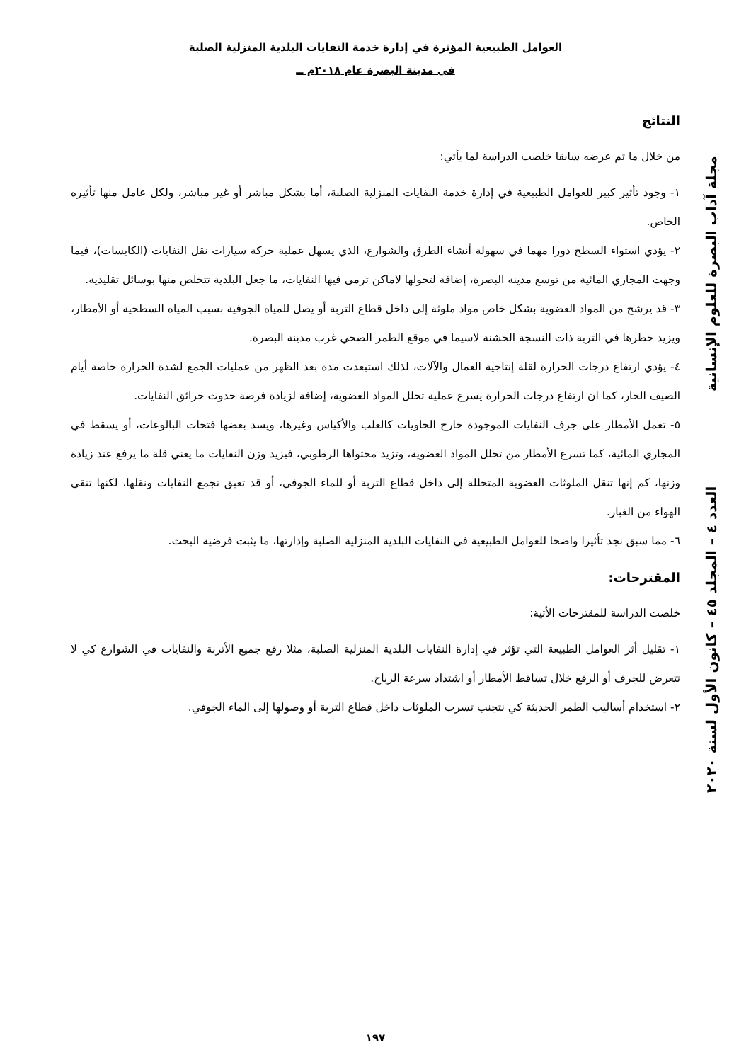العوامل الطبيعية المؤثرة في إدارة خدمة النفايات البلدية المنزلية الصلبة
في مدينة البصرة عام ٢٠١٨م ــ
مجلة آداب البصرة للعلوم الإنسانية العدد ٤ – المجلد ٤٥ – كانون الأول لسنة ٢٠٢٠
النتائج
من خلال ما تم عرضه سابقا خلصت الدراسة لما يأتي:
١- وجود تأثير كبير للعوامل الطبيعية في إدارة خدمة النفايات المنزلية الصلبة، أما بشكل مباشر أو غير مباشر، ولكل عامل منها تأثيره الخاص.
٢- يؤدي استواء السطح دورا مهما في سهولة أنشاء الطرق والشوارع، الذي يسهل عملية حركة سيارات نقل النفايات (الكابسات)، فيما وجهت المجاري المائية من توسع مدينة البصرة، إضافة لتحولها لاماكن ترمى فيها النفايات، ما جعل البلدية تتخلص منها بوسائل تقليدية.
٣- قد يرشح من المواد العضوية بشكل خاص مواد ملوثة إلى داخل قطاع التربة أو يصل للمياه الجوفية بسبب المياه السطحية أو الأمطار، ويزيد خطرها في التربة ذات النسجة الخشنة لاسيما في موقع الطمر الصحي غرب مدينة البصرة.
٤- يؤدي ارتفاع درجات الحرارة لقلة إنتاجية العمال والآلات، لذلك استبعدت مدة بعد الظهر من عمليات الجمع لشدة الحرارة خاصة أيام الصيف الحار، كما ان ارتفاع درجات الحرارة يسرع عملية تحلل المواد العضوية، إضافة لزيادة فرصة حدوث حرائق النفايات.
٥- تعمل الأمطار على جرف النفايات الموجودة خارج الحاويات كالعلب والأكياس وغيرها، ويسد بعضها فتحات البالوعات، أو يسقط في المجاري المائية، كما تسرع الأمطار من تحلل المواد العضوية، وتزيد محتواها الرطوبي، فيزيد وزن النفايات ما يعني قلة ما يرفع عند زيادة وزنها، كم إنها تنقل الملوثات العضوية المتحللة إلى داخل قطاع التربة أو للماء الجوفي، أو قد تعيق تجمع النفايات ونقلها، لكنها تنقي الهواء من الغبار.
٦- مما سبق نجد تأثيرا واضحا للعوامل الطبيعية في النفايات البلدية المنزلية الصلبة وإدارتها، ما يثبت فرضية البحث.
المقترحات:
خلصت الدراسة للمقترحات الأتية:
١- تقليل أثر العوامل الطبيعة التي تؤثر في إدارة النفايات البلدية المنزلية الصلبة، مثلا رفع جميع الأتربة والنفايات في الشوارع كي لا تتعرض للجرف أو الرفع خلال تساقط الأمطار أو اشتداد سرعة الرياح.
٢- استخدام أساليب الطمر الحديثة كي نتجنب تسرب الملوثات داخل قطاع التربة أو وصولها إلى الماء الجوفي.
١٩٧